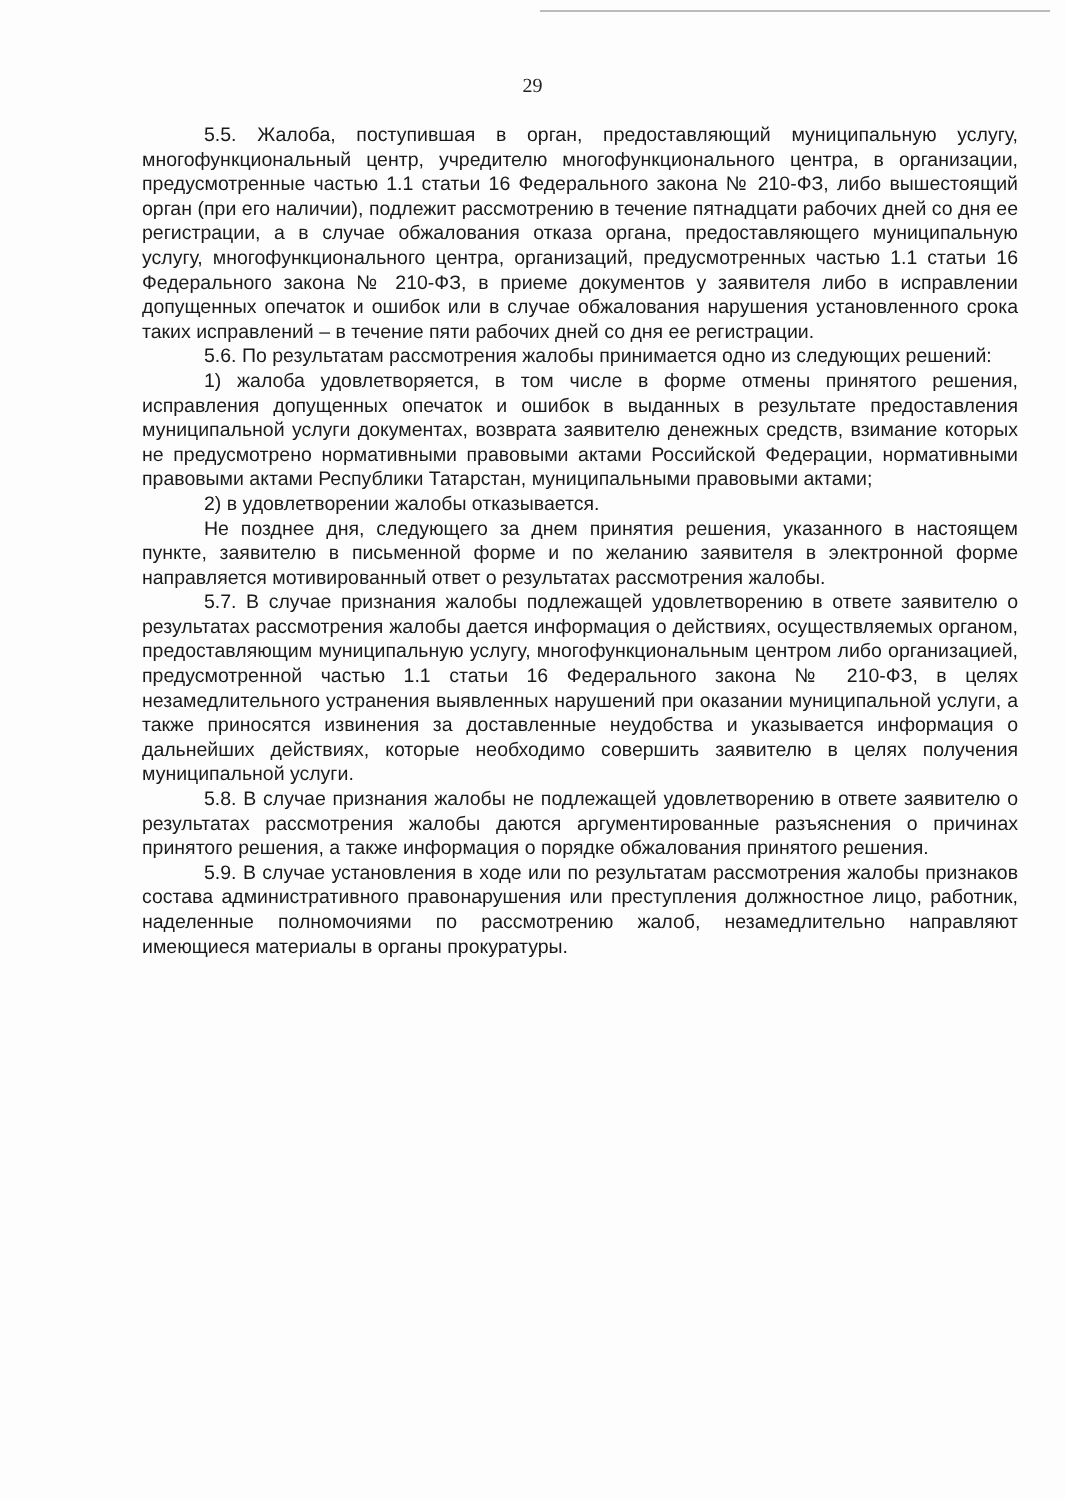29
5.5. Жалоба, поступившая в орган, предоставляющий муниципальную услугу, многофункциональный центр, учредителю многофункционального центра, в организации, предусмотренные частью 1.1 статьи 16 Федерального закона № 210-ФЗ, либо вышестоящий орган (при его наличии), подлежит рассмотрению в течение пятнадцати рабочих дней со дня ее регистрации, а в случае обжалования отказа органа, предоставляющего муниципальную услугу, многофункционального центра, организаций, предусмотренных частью 1.1 статьи 16 Федерального закона № 210-ФЗ, в приеме документов у заявителя либо в исправлении допущенных опечаток и ошибок или в случае обжалования нарушения установленного срока таких исправлений – в течение пяти рабочих дней со дня ее регистрации.
5.6. По результатам рассмотрения жалобы принимается одно из следующих решений:
1) жалоба удовлетворяется, в том числе в форме отмены принятого решения, исправления допущенных опечаток и ошибок в выданных в результате предоставления муниципальной услуги документах, возврата заявителю денежных средств, взимание которых не предусмотрено нормативными правовыми актами Российской Федерации, нормативными правовыми актами Республики Татарстан, муниципальными правовыми актами;
2) в удовлетворении жалобы отказывается.
Не позднее дня, следующего за днем принятия решения, указанного в настоящем пункте, заявителю в письменной форме и по желанию заявителя в электронной форме направляется мотивированный ответ о результатах рассмотрения жалобы.
5.7. В случае признания жалобы подлежащей удовлетворению в ответе заявителю о результатах рассмотрения жалобы дается информация о действиях, осуществляемых органом, предоставляющим муниципальную услугу, многофункциональным центром либо организацией, предусмотренной частью 1.1 статьи 16 Федерального закона № 210-ФЗ, в целях незамедлительного устранения выявленных нарушений при оказании муниципальной услуги, а также приносятся извинения за доставленные неудобства и указывается информация о дальнейших действиях, которые необходимо совершить заявителю в целях получения муниципальной услуги.
5.8. В случае признания жалобы не подлежащей удовлетворению в ответе заявителю о результатах рассмотрения жалобы даются аргументированные разъяснения о причинах принятого решения, а также информация о порядке обжалования принятого решения.
5.9. В случае установления в ходе или по результатам рассмотрения жалобы признаков состава административного правонарушения или преступления должностное лицо, работник, наделенные полномочиями по рассмотрению жалоб, незамедлительно направляют имеющиеся материалы в органы прокуратуры.